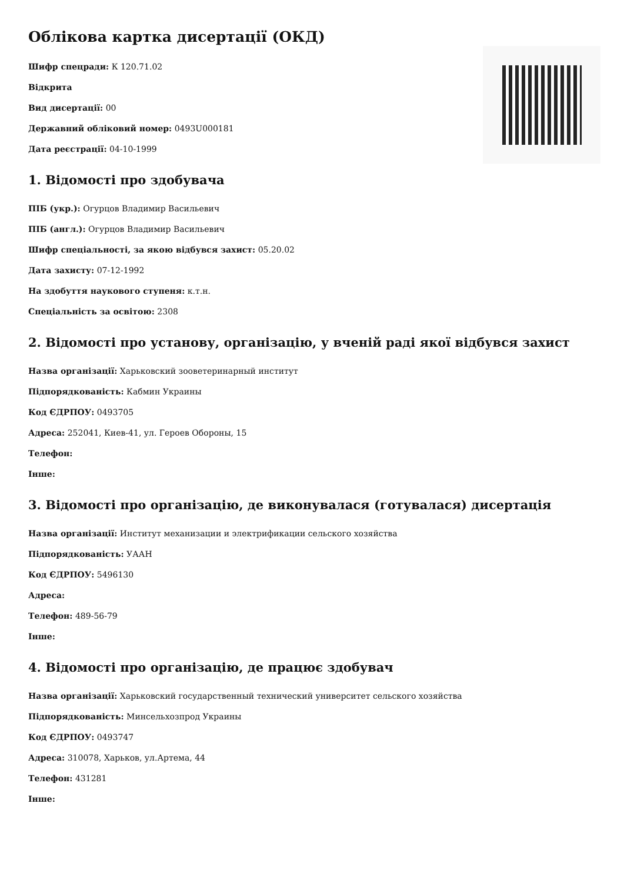Облікова картка дисертації (ОКД)
Шифр спецради: К 120.71.02
Відкрита
Вид дисертації: 00
Державний обліковий номер: 0493U000181
Дата реєстрації: 04-10-1999
1. Відомості про здобувача
ПІБ (укр.): Огурцов Владимир Васильевич
ПІБ (англ.): Огурцов Владимир Васильевич
Шифр спеціальності, за якою відбувся захист: 05.20.02
Дата захисту: 07-12-1992
На здобуття наукового ступеня: к.т.н.
Спеціальність за освітою: 2308
2. Відомості про установу, організацію, у вченій раді якої відбувся захист
Назва організації: Харьковский зооветеринарный институт
Підпорядкованість: Кабмин Украины
Код ЄДРПОУ: 0493705
Адреса: 252041, Киев-41, ул. Героев Обороны, 15
Телефон:
Інше:
3. Відомості про організацію, де виконувалася (готувалася) дисертація
Назва організації: Институт механизации и электрификации сельского хозяйства
Підпорядкованість: УААН
Код ЄДРПОУ: 5496130
Адреса:
Телефон: 489-56-79
Інше:
4. Відомості про організацію, де працює здобувач
Назва організації: Харьковский государственный технический университет сельского хозяйства
Підпорядкованість: Минсельхозпрод Украины
Код ЄДРПОУ: 0493747
Адреса: 310078, Харьков, ул.Артема, 44
Телефон: 431281
Інше: